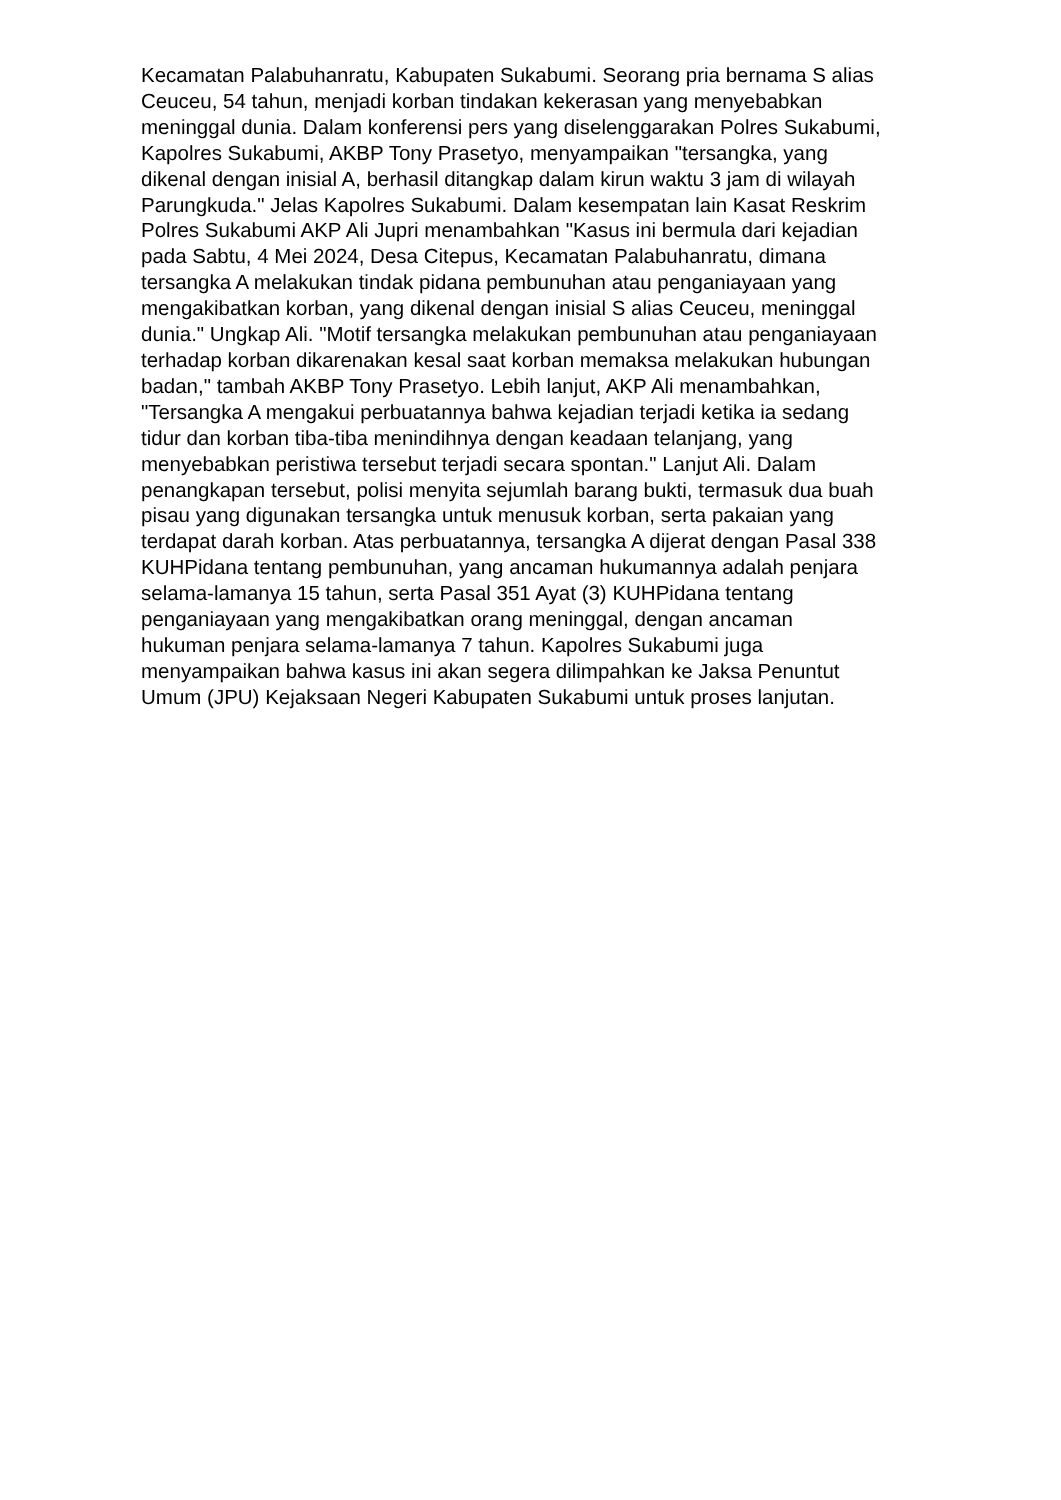Kecamatan Palabuhanratu, Kabupaten Sukabumi. Seorang pria bernama S alias
Ceuceu, 54 tahun, menjadi korban tindakan kekerasan yang menyebabkan
meninggal dunia. Dalam konferensi pers yang diselenggarakan Polres Sukabumi,
Kapolres Sukabumi, AKBP Tony Prasetyo, menyampaikan "tersangka, yang
dikenal dengan inisial A, berhasil ditangkap dalam kirun waktu 3 jam di wilayah
Parungkuda." Jelas Kapolres Sukabumi. Dalam kesempatan lain Kasat Reskrim
Polres Sukabumi AKP Ali Jupri menambahkan "Kasus ini bermula dari kejadian
pada Sabtu, 4 Mei 2024, Desa Citepus, Kecamatan Palabuhanratu, dimana
tersangka A melakukan tindak pidana pembunuhan atau penganiayaan yang
mengakibatkan korban, yang dikenal dengan inisial S alias Ceuceu, meninggal
dunia." Ungkap Ali. "Motif tersangka melakukan pembunuhan atau penganiayaan
terhadap korban dikarenakan kesal saat korban memaksa melakukan hubungan
badan," tambah AKBP Tony Prasetyo. Lebih lanjut, AKP Ali menambahkan,
"Tersangka A mengakui perbuatannya bahwa kejadian terjadi ketika ia sedang
tidur dan korban tiba-tiba menindihnya dengan keadaan telanjang, yang
menyebabkan peristiwa tersebut terjadi secara spontan." Lanjut Ali. Dalam
penangkapan tersebut, polisi menyita sejumlah barang bukti, termasuk dua buah
pisau yang digunakan tersangka untuk menusuk korban, serta pakaian yang
terdapat darah korban. Atas perbuatannya, tersangka A dijerat dengan Pasal 338
KUHPidana tentang pembunuhan, yang ancaman hukumannya adalah penjara
selama-lamanya 15 tahun, serta Pasal 351 Ayat (3) KUHPidana tentang
penganiayaan yang mengakibatkan orang meninggal, dengan ancaman
hukuman penjara selama-lamanya 7 tahun. Kapolres Sukabumi juga
menyampaikan bahwa kasus ini akan segera dilimpahkan ke Jaksa Penuntut
Umum (JPU) Kejaksaan Negeri Kabupaten Sukabumi untuk proses lanjutan.